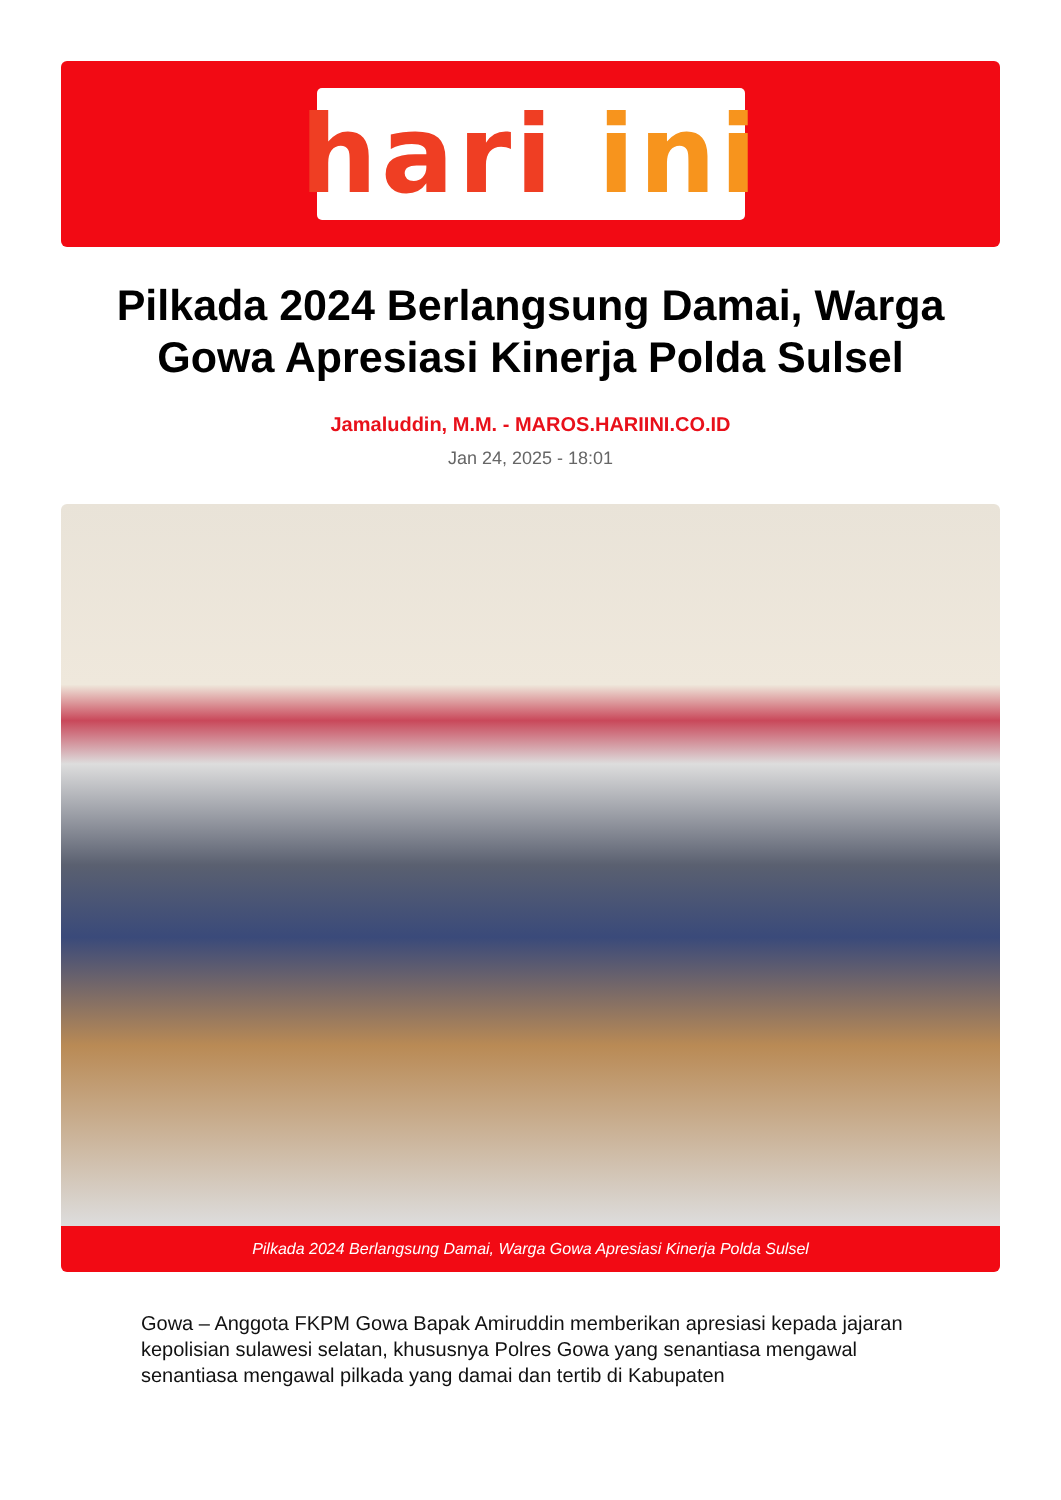hari ini
Pilkada 2024 Berlangsung Damai, Warga Gowa Apresiasi Kinerja Polda Sulsel
Jamaluddin, M.M. - MAROS.HARIINI.CO.ID
Jan 24, 2025 - 18:01
Pilkada 2024 Berlangsung Damai, Warga Gowa Apresiasi Kinerja Polda Sulsel
Gowa – Anggota FKPM Gowa Bapak Amiruddin memberikan apresiasi kepada jajaran kepolisian sulawesi selatan, khususnya Polres Gowa yang senantiasa mengawal senantiasa mengawal pilkada yang damai dan tertib di Kabupaten